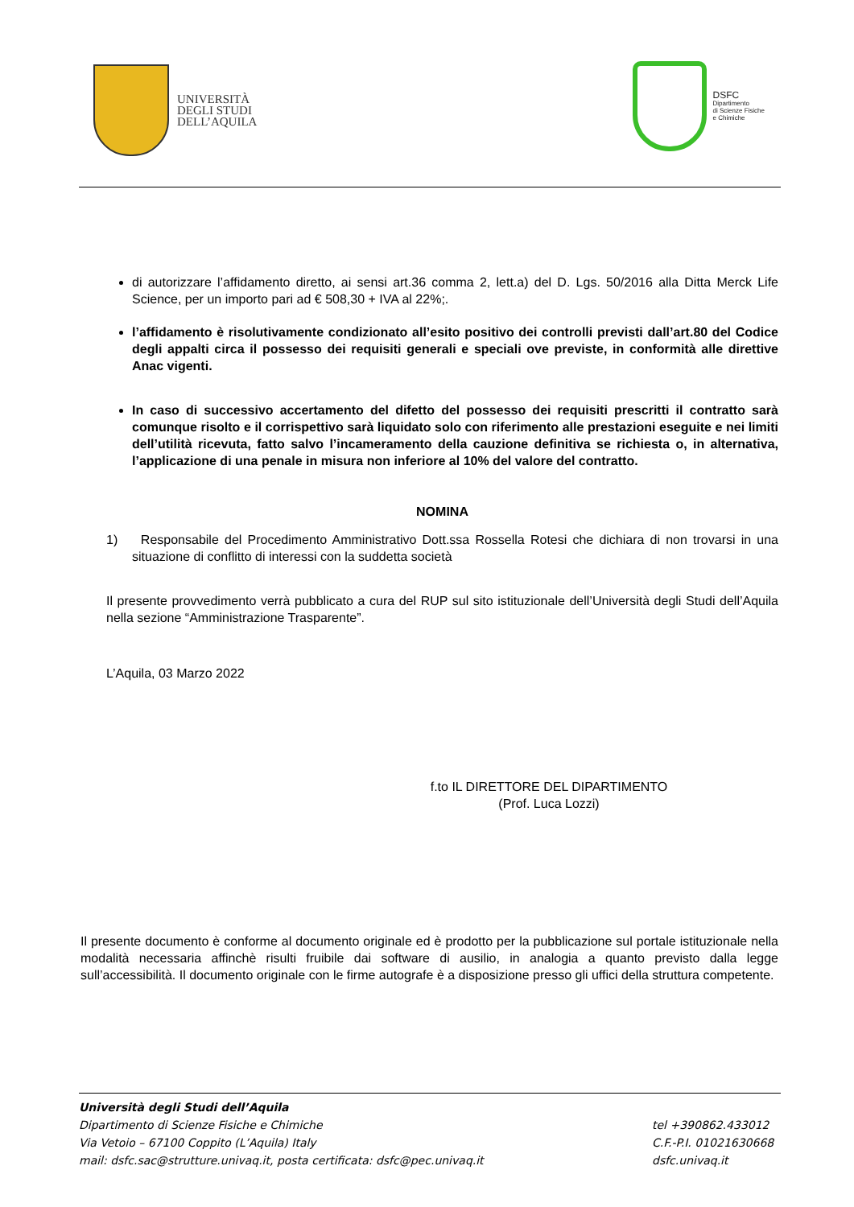UNIVERSITÀ
DEGLI STUDI
DELL’AQUILA
DSFC
Dipartimento
di Scienze Fisiche
e Chimiche
di autorizzare l’affidamento diretto, ai sensi art.36 comma 2, lett.a) del D. Lgs. 50/2016 alla Ditta Merck Life Science, per un importo pari ad € 508,30 + IVA al 22%;.
l’affidamento è risolutivamente condizionato all’esito positivo dei controlli previsti dall’art.80 del Codice degli appalti circa il possesso dei requisiti generali e speciali ove previste, in conformità alle direttive Anac vigenti.
In caso di successivo accertamento del difetto del possesso dei requisiti prescritti il contratto sarà comunque risolto e il corrispettivo sarà liquidato solo con riferimento alle prestazioni eseguite e nei limiti dell’utilità ricevuta, fatto salvo l’incameramento della cauzione definitiva se richiesta o, in alternativa, l’applicazione di una penale in misura non inferiore al 10% del valore del contratto.
NOMINA
1) Responsabile del Procedimento Amministrativo Dott.ssa Rossella Rotesi che dichiara di non trovarsi in una situazione di conflitto di interessi con la suddetta società
Il presente provvedimento verrà pubblicato a cura del RUP sul sito istituzionale dell’Università degli Studi dell’Aquila nella sezione “Amministrazione Trasparente”.
L’Aquila, 03 Marzo 2022
f.to IL DIRETTORE DEL DIPARTIMENTO
(Prof. Luca Lozzi)
Il presente documento è conforme al documento originale ed è prodotto per la pubblicazione sul portale istituzionale nella modalità necessaria affinchè risulti fruibile dai software di ausilio, in analogia a quanto previsto dalla legge sull’accessibilità. Il documento originale con le firme autografe è a disposizione presso gli uffici della struttura competente.
Università degli Studi dell’Aquila
Dipartimento di Scienze Fisiche e Chimiche
Via Vetoio – 67100 Coppito (L’Aquila) Italy
mail: dsfc.sac@strutture.univaq.it, posta certificata: dsfc@pec.univaq.it
tel +390862.433012
C.F.-P.I. 01021630668
dsfc.univaq.it